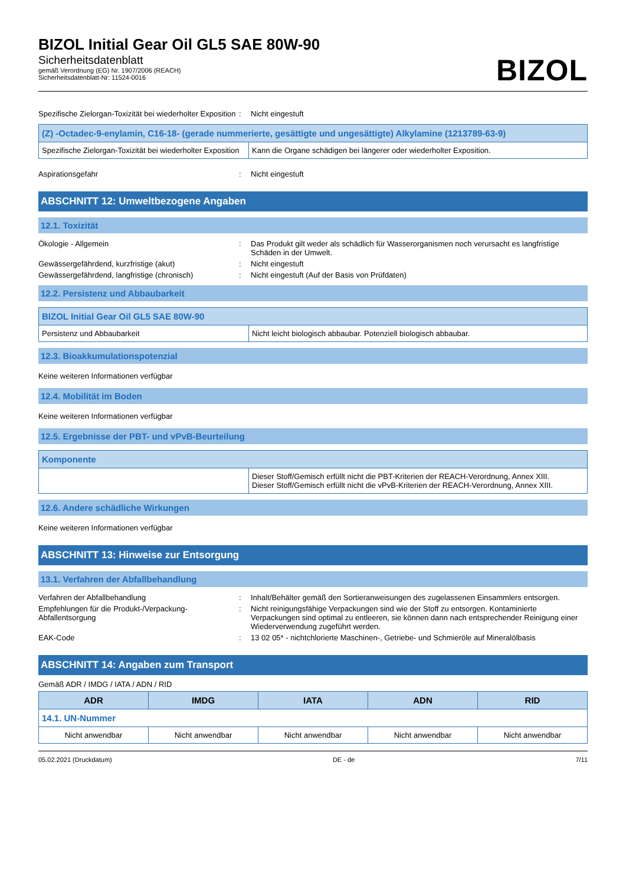BIZOL Initial Gear Oil GL5 SAE 80W-90
Sicherheitsdatenblatt
gemäß Verordnung (EG) Nr. 1907/2006 (REACH)
Sicherheitsdatenblatt-Nr: 11524-0016
BIZOL
Spezifische Zielorgan-Toxizität bei wiederholter Exposition
: Nicht eingestuft
| (Z) -Octadec-9-enylamin, C16-18- (gerade nummerierte, gesättigte und ungesättigte) Alkylamine (1213789-63-9) | |
| --- | --- |
| Spezifische Zielorgan-Toxizität bei wiederholter Exposition | Kann die Organe schädigen bei längerer oder wiederholter Exposition. |
Aspirationsgefahr : Nicht eingestuft
ABSCHNITT 12: Umweltbezogene Angaben
12.1. Toxizität
Ökologie - Allgemein : Das Produkt gilt weder als schädlich für Wasserorganismen noch verursacht es langfristige Schäden in der Umwelt.
Gewässergefährdend, kurzfristige (akut) : Nicht eingestuft
Gewässergefährdend, langfristige (chronisch)
: Nicht eingestuft (Auf der Basis von Prüfdaten)
12.2. Persistenz und Abbaubarkeit
| BIZOL Initial Gear Oil GL5 SAE 80W-90 | |
| --- | --- |
| Persistenz und Abbaubarkeit | Nicht leicht biologisch abbaubar. Potenziell biologisch abbaubar. |
12.3. Bioakkumulationspotenzial
Keine weiteren Informationen verfügbar
12.4. Mobilität im Boden
Keine weiteren Informationen verfügbar
12.5. Ergebnisse der PBT- und vPvB-Beurteilung
| Komponente | |
| --- | --- |
| | Dieser Stoff/Gemisch erfüllt nicht die PBT-Kriterien der REACH-Verordnung, Annex XIII. Dieser Stoff/Gemisch erfüllt nicht die vPvB-Kriterien der REACH-Verordnung, Annex XIII. |
12.6. Andere schädliche Wirkungen
Keine weiteren Informationen verfügbar
ABSCHNITT 13: Hinweise zur Entsorgung
13.1. Verfahren der Abfallbehandlung
Verfahren der Abfallbehandlung : Inhalt/Behälter gemäß den Sortieranweisungen des zugelassenen Einsammlers entsorgen.
Empfehlungen für die Produkt-/Verpackung-Abfallentsorgung
: Nicht reinigungsfähige Verpackungen sind wie der Stoff zu entsorgen. Kontaminierte Verpackungen sind optimal zu entleeren, sie können dann nach entsprechender Reinigung einer Wiederverwendung zugeführt werden.
EAK-Code : 13 02 05* - nichtchlorierte Maschinen-, Getriebe- und Schmieröle auf Mineralölbasis
ABSCHNITT 14: Angaben zum Transport
Gemäß ADR / IMDG / IATA / ADN / RID
| ADR | IMDG | IATA | ADN | RID |
| --- | --- | --- | --- | --- |
| 14.1. UN-Nummer | | | | |
| Nicht anwendbar | Nicht anwendbar | Nicht anwendbar | Nicht anwendbar | Nicht anwendbar |
05.02.2021 (Druckdatum) DE - de 7/11